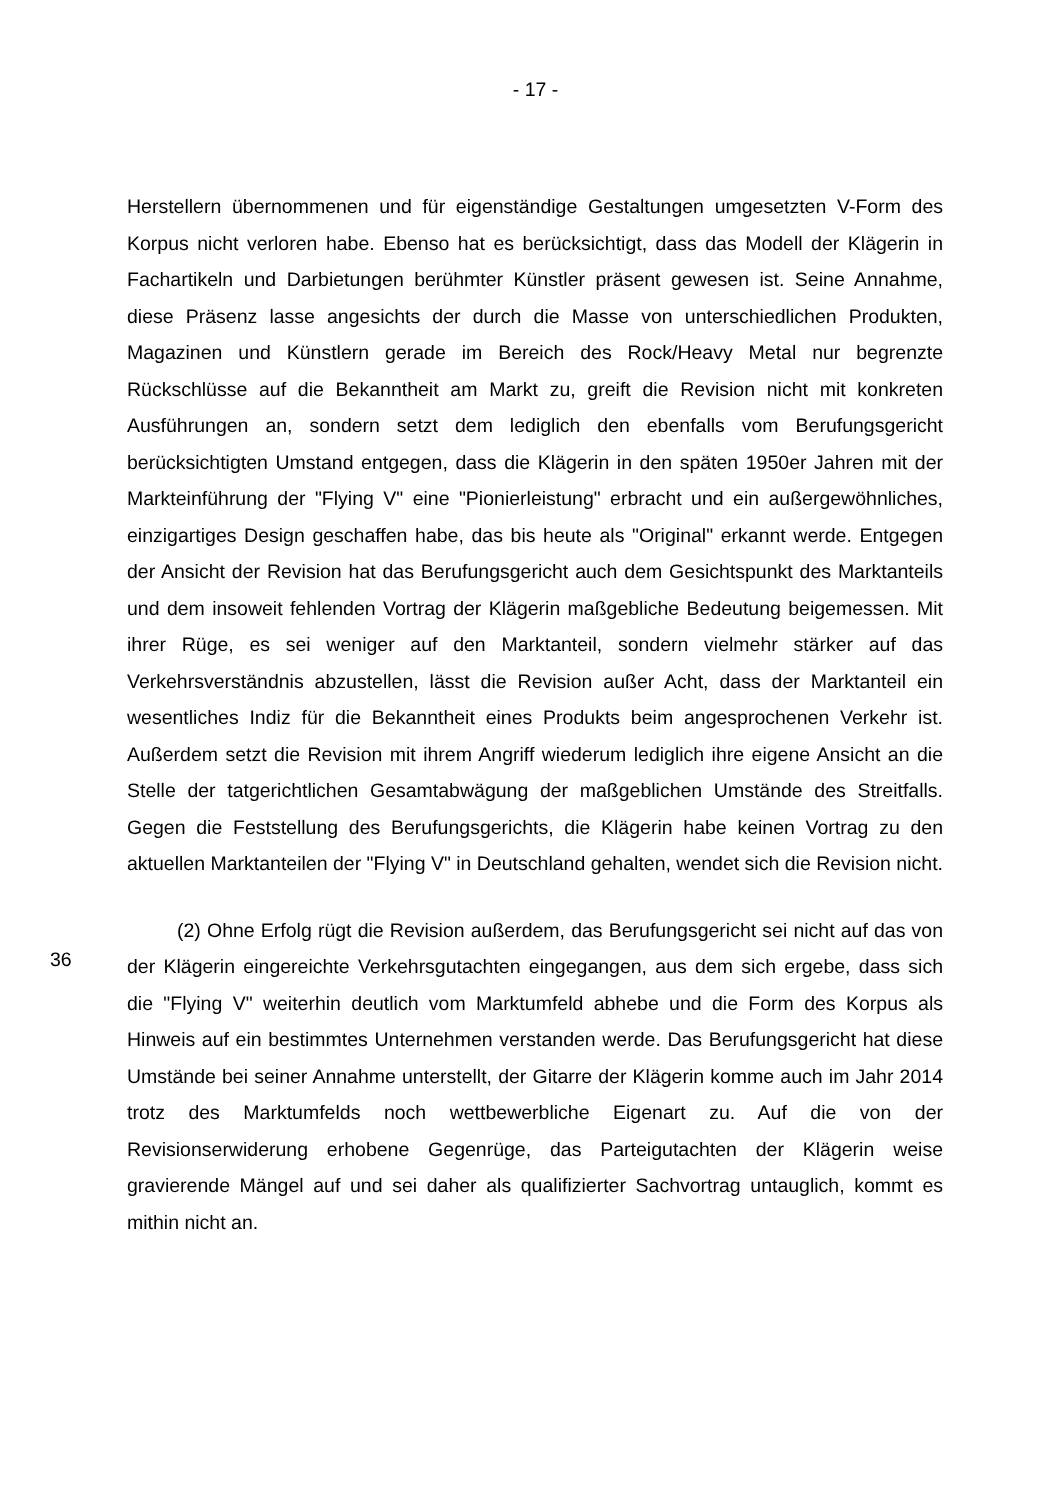- 17 -
Herstellern übernommenen und für eigenständige Gestaltungen umgesetzten V-Form des Korpus nicht verloren habe. Ebenso hat es berücksichtigt, dass das Modell der Klägerin in Fachartikeln und Darbietungen berühmter Künstler präsent gewesen ist. Seine Annahme, diese Präsenz lasse angesichts der durch die Masse von unterschiedlichen Produkten, Magazinen und Künstlern gerade im Bereich des Rock/Heavy Metal nur begrenzte Rückschlüsse auf die Bekanntheit am Markt zu, greift die Revision nicht mit konkreten Ausführungen an, sondern setzt dem lediglich den ebenfalls vom Berufungsgericht berücksichtigten Umstand entgegen, dass die Klägerin in den späten 1950er Jahren mit der Markteinführung der "Flying V" eine "Pionierleistung" erbracht und ein außergewöhnliches, einzigartiges Design geschaffen habe, das bis heute als "Original" erkannt werde. Entgegen der Ansicht der Revision hat das Berufungsgericht auch dem Gesichtspunkt des Marktanteils und dem insoweit fehlenden Vortrag der Klägerin maßgebliche Bedeutung beigemessen. Mit ihrer Rüge, es sei weniger auf den Marktanteil, sondern vielmehr stärker auf das Verkehrsverständnis abzustellen, lässt die Revision außer Acht, dass der Marktanteil ein wesentliches Indiz für die Bekanntheit eines Produkts beim angesprochenen Verkehr ist. Außerdem setzt die Revision mit ihrem Angriff wiederum lediglich ihre eigene Ansicht an die Stelle der tatgerichtlichen Gesamtabwägung der maßgeblichen Umstände des Streitfalls. Gegen die Feststellung des Berufungsgerichts, die Klägerin habe keinen Vortrag zu den aktuellen Marktanteilen der "Flying V" in Deutschland gehalten, wendet sich die Revision nicht.
36
(2) Ohne Erfolg rügt die Revision außerdem, das Berufungsgericht sei nicht auf das von der Klägerin eingereichte Verkehrsgutachten eingegangen, aus dem sich ergebe, dass sich die "Flying V" weiterhin deutlich vom Marktumfeld abhebe und die Form des Korpus als Hinweis auf ein bestimmtes Unternehmen verstanden werde. Das Berufungsgericht hat diese Umstände bei seiner Annahme unterstellt, der Gitarre der Klägerin komme auch im Jahr 2014 trotz des Marktumfelds noch wettbewerbliche Eigenart zu. Auf die von der Revisionserwiderung erhobene Gegenrüge, das Parteigutachten der Klägerin weise gravierende Mängel auf und sei daher als qualifizierter Sachvortrag untauglich, kommt es mithin nicht an.